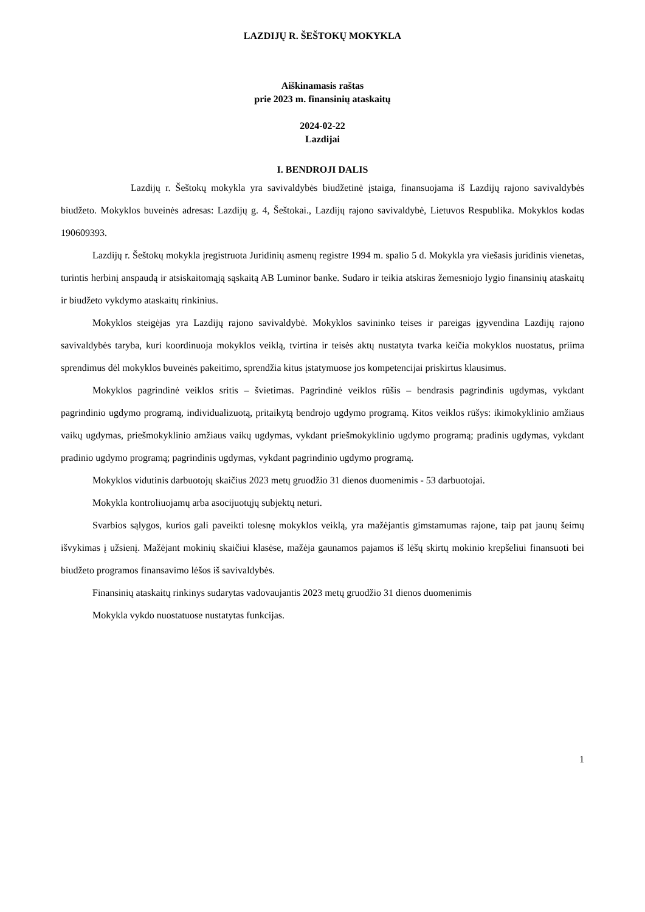LAZDIJŲ R. ŠEŠTOKŲ MOKYKLA
Aiškinamasis raštas
prie 2023 m. finansinių ataskaitų
2024-02-22
Lazdijai
I. BENDROJI DALIS
Lazdijų r. Šeštokų mokykla yra savivaldybės biudžetinė įstaiga, finansuojama iš Lazdijų rajono savivaldybės biudžeto. Mokyklos buveinės adresas: Lazdijų g. 4, Šeštokai., Lazdijų rajono savivaldybė, Lietuvos Respublika. Mokyklos kodas 190609393.
Lazdijų r. Šeštokų mokykla įregistruota Juridinių asmenų registre 1994 m. spalio 5 d. Mokykla yra viešasis juridinis vienetas, turintis herbinį anspaudą ir atsiskaitomąją sąskaitą AB Luminor banke. Sudaro ir teikia atskiras žemesniojo lygio finansinių ataskaitų ir biudžeto vykdymo ataskaitų rinkinius.
Mokyklos steigėjas yra Lazdijų rajono savivaldybė. Mokyklos savininko teises ir pareigas įgyvendina Lazdijų rajono savivaldybės taryba, kuri koordinuoja mokyklos veiklą, tvirtina ir teisės aktų nustatyta tvarka keičia mokyklos nuostatus, priima sprendimus dėl mokyklos buveinės pakeitimo, sprendžia kitus įstatymuose jos kompetencijai priskirtus klausimus.
Mokyklos pagrindinė veiklos sritis – švietimas. Pagrindinė veiklos rūšis – bendrasis pagrindinis ugdymas, vykdant pagrindinio ugdymo programą, individualizuotą, pritaikytą bendrojo ugdymo programą. Kitos veiklos rūšys: ikimokyklinio amžiaus vaikų ugdymas, priešmokyklinio amžiaus vaikų ugdymas, vykdant priešmokyklinio ugdymo programą; pradinis ugdymas, vykdant pradinio ugdymo programą; pagrindinis ugdymas, vykdant pagrindinio ugdymo programą.
Mokyklos vidutinis darbuotojų skaičius 2023 metų gruodžio 31 dienos duomenimis - 53 darbuotojai.
Mokykla kontroliuojamų arba asocijuotųjų subjektų neturi.
Svarbios sąlygos, kurios gali paveikti tolesnę mokyklos veiklą, yra mažėjantis gimstamumas rajone, taip pat jaunų šeimų išvykimas į užsienį. Mažėjant mokinių skaičiui klasėse, mažėja gaunamos pajamos iš lėšų skirtų mokinio krepšeliui finansuoti bei biudžeto programos finansavimo lėšos iš savivaldybės.
Finansinių ataskaitų rinkinys sudarytas vadovaujantis 2023 metų gruodžio 31 dienos duomenimis
Mokykla vykdo nuostatuose nustatytas funkcijas.
1